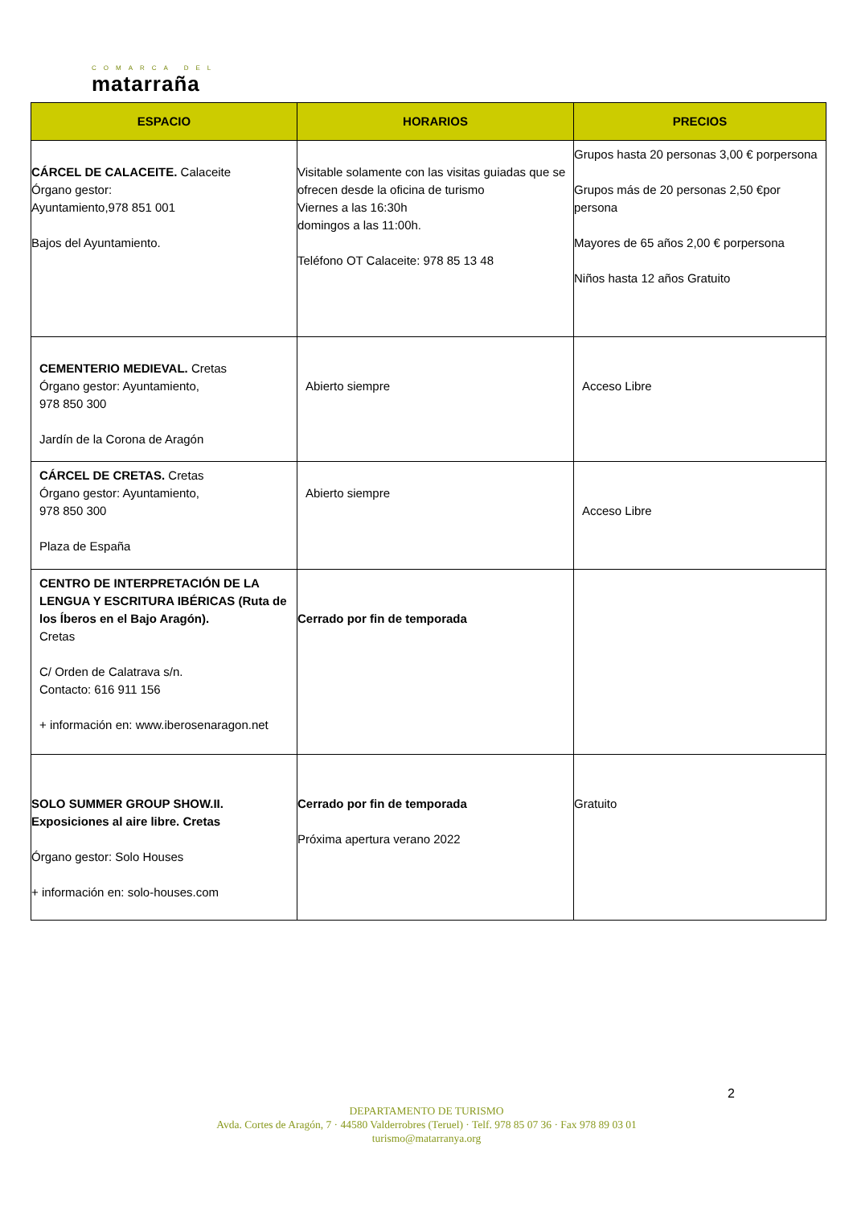COMARCA DEL
matarraña
| ESPACIO | HORARIOS | PRECIOS |
| --- | --- | --- |
| CÁRCEL DE CALACEITE. Calaceite Órgano gestor: Ayuntamiento,978 851 001 Bajos del Ayuntamiento. | Visitable solamente con las visitas guiadas que se ofrecen desde la oficina de turismo Viernes a las 16:30h domingos a las 11:00h. Teléfono OT Calaceite: 978 85 13 48 | Grupos hasta 20 personas 3,00 € porpersona Grupos más de 20 personas 2,50 €por persona Mayores de 65 años 2,00 € porpersona Niños hasta 12 años Gratuito |
| CEMENTERIO MEDIEVAL. Cretas Órgano gestor: Ayuntamiento, 978 850 300 Jardín de la Corona de Aragón | Abierto siempre | Acceso Libre |
| CÁRCEL DE CRETAS. Cretas Órgano gestor: Ayuntamiento, 978 850 300 Plaza de España | Abierto siempre | Acceso Libre |
| CENTRO DE INTERPRETACIÓN DE LA LENGUA Y ESCRITURA IBÉRICAS (Ruta de los Íberos en el Bajo Aragón). Cretas C/ Orden de Calatrava s/n. Contacto: 616 911 156 + información en: www.iberosenaragon.net | Cerrado por fin de temporada | |
| SOLO SUMMER GROUP SHOW.II. Exposiciones al aire libre. Cretas Órgano gestor: Solo Houses + información en: solo-houses.com | Cerrado por fin de temporada Próxima apertura verano 2022 | Gratuito |
2
DEPARTAMENTO DE TURISMO
Avda. Cortes de Aragón, 7 · 44580 Valderrobres (Teruel) · Telf. 978 85 07 36 · Fax 978 89 03 01
turismo@matarranya.org